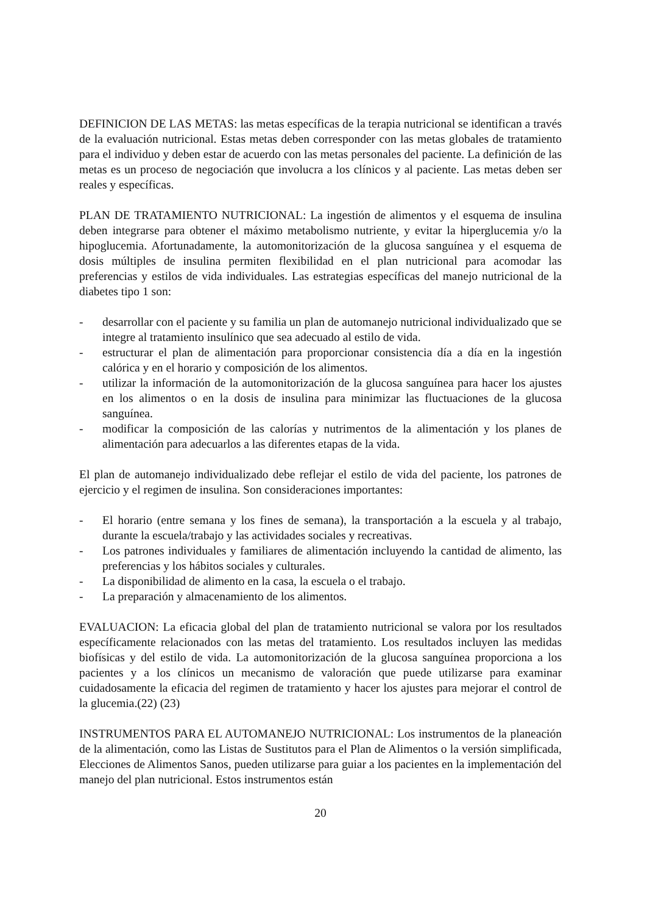DEFINICION DE LAS METAS: las metas específicas de la terapia nutricional se identifican a través de la evaluación nutricional. Estas metas deben corresponder con las metas globales de tratamiento para el individuo y deben estar de acuerdo con las metas personales del paciente. La definición de las metas es un proceso de negociación que involucra a los clínicos y al paciente. Las metas deben ser reales y específicas.
PLAN DE TRATAMIENTO NUTRICIONAL: La ingestión de alimentos y el esquema de insulina deben integrarse para obtener el máximo metabolismo nutriente, y evitar la hiperglucemia y/o la hipoglucemia. Afortunadamente, la automonitorización de la glucosa sanguínea y el esquema de dosis múltiples de insulina permiten flexibilidad en el plan nutricional para acomodar las preferencias y estilos de vida individuales. Las estrategias específicas del manejo nutricional de la diabetes tipo 1 son:
- desarrollar con el paciente y su familia un plan de automanejo nutricional individualizado que se integre al tratamiento insulínico que sea adecuado al estilo de vida.
- estructurar el plan de alimentación para proporcionar consistencia día a día en la ingestión calórica y en el horario y composición de los alimentos.
- utilizar la información de la automonitorización de la glucosa sanguínea para hacer los ajustes en los alimentos o en la dosis de insulina para minimizar las fluctuaciones de la glucosa sanguínea.
- modificar la composición de las calorías y nutrimentos de la alimentación y los planes de alimentación para adecuarlos a las diferentes etapas de la vida.
El plan de automanejo individualizado debe reflejar el estilo de vida del paciente, los patrones de ejercicio y el regimen de insulina. Son consideraciones importantes:
- El horario (entre semana y los fines de semana), la transportación a la escuela y al trabajo, durante la escuela/trabajo y las actividades sociales y recreativas.
- Los patrones individuales y familiares de alimentación incluyendo la cantidad de alimento, las preferencias y los hábitos sociales y culturales.
- La disponibilidad de alimento en la casa, la escuela o el trabajo.
- La preparación y almacenamiento de los alimentos.
EVALUACION: La eficacia global del plan de tratamiento nutricional se valora por los resultados específicamente relacionados con las metas del tratamiento. Los resultados incluyen las medidas biofísicas y del estilo de vida. La automonitorización de la glucosa sanguínea proporciona a los pacientes y a los clínicos un mecanismo de valoración que puede utilizarse para examinar cuidadosamente la eficacia del regimen de tratamiento y hacer los ajustes para mejorar el control de la glucemia.(22) (23)
INSTRUMENTOS PARA EL AUTOMANEJO NUTRICIONAL: Los instrumentos de la planeación de la alimentación, como las Listas de Sustitutos para el Plan de Alimentos o la versión simplificada, Elecciones de Alimentos Sanos, pueden utilizarse para guiar a los pacientes en la implementación del manejo del plan nutricional. Estos instrumentos están
20